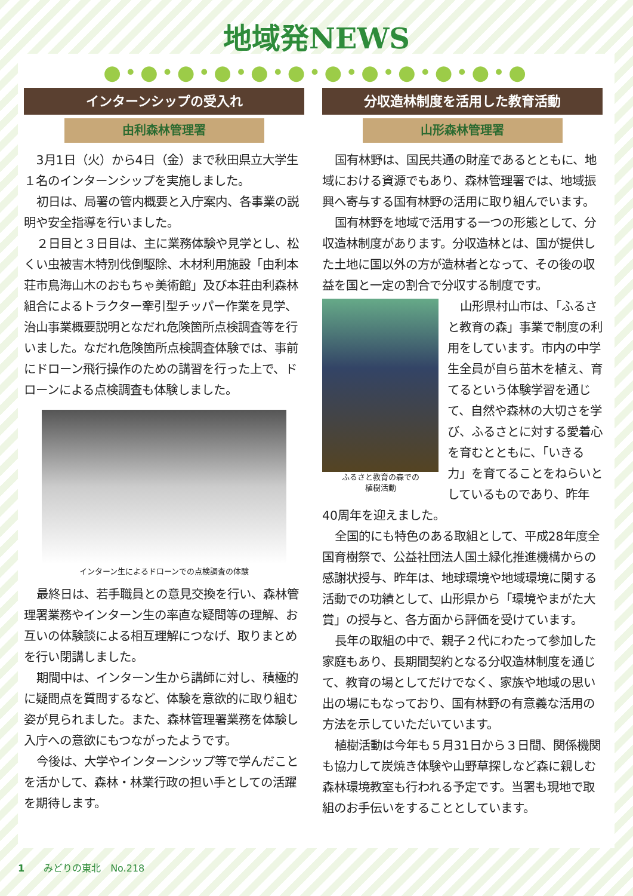地域発NEWS
●•●•●•●•●•●•●•●•●•●•●•●
インターンシップの受入れ
由利森林管理署
3月1日（火）から4日（金）まで秋田県立大学生１名のインターンシップを実施しました。
初日は、局署の管内概要と入庁案内、各事業の説明や安全指導を行いました。
２日目と３日目は、主に業務体験や見学とし、松くい虫被害木特別伐倒駆除、木材利用施設「由利本荘市鳥海山木のおもちゃ美術館」及び本荘由利森林組合によるトラクター牽引型チッパー作業を見学、治山事業概要説明となだれ危険箇所点検調査等を行いました。なだれ危険箇所点検調査体験では、事前にドローン飛行操作のための講習を行った上で、ドローンによる点検調査も体験しました。
インターン生によるドローンでの点検調査の体験
最終日は、若手職員との意見交換を行い、森林管理署業務やインターン生の率直な疑問等の理解、お互いの体験談による相互理解につなげ、取りまとめを行い閉講しました。
期間中は、インターン生から講師に対し、積極的に疑問点を質問するなど、体験を意欲的に取り組む姿が見られました。また、森林管理署業務を体験し入庁への意欲にもつながったようです。
今後は、大学やインターンシップ等で学んだことを活かして、森林・林業行政の担い手としての活躍を期待します。
分収造林制度を活用した教育活動
山形森林管理署
国有林野は、国民共通の財産であるとともに、地域における資源でもあり、森林管理署では、地域振興へ寄与する国有林野の活用に取り組んでいます。
国有林野を地域で活用する一つの形態として、分収造林制度があります。分収造林とは、国が提供した土地に国以外の方が造林者となって、その後の収益を国と一定の割合で分収する制度です。
ふるさと教育の森での
植樹活動
山形県村山市は、「ふるさと教育の森」事業で制度の利用をしています。市内の中学生全員が自ら苗木を植え、育てるという体験学習を通じて、自然や森林の大切さを学び、ふるさとに対する愛着心を育むとともに、「いきる力」を育てることをねらいとしているものであり、昨年40周年を迎えました。
全国的にも特色のある取組として、平成28年度全国育樹祭で、公益社団法人国土緑化推進機構からの感謝状授与、昨年は、地球環境や地域環境に関する活動での功績として、山形県から「環境やまがた大賞」の授与と、各方面から評価を受けています。
長年の取組の中で、親子２代にわたって参加した家庭もあり、長期間契約となる分収造林制度を通じて、教育の場としてだけでなく、家族や地域の思い出の場にもなっており、国有林野の有意義な活用の方法を示していただいています。
植樹活動は今年も５月31日から３日間、関係機関も協力して炭焼き体験や山野草探しなど森に親しむ森林環境教室も行われる予定です。当署も現地で取組のお手伝いをすることとしています。
1　　みどりの東北　No.218